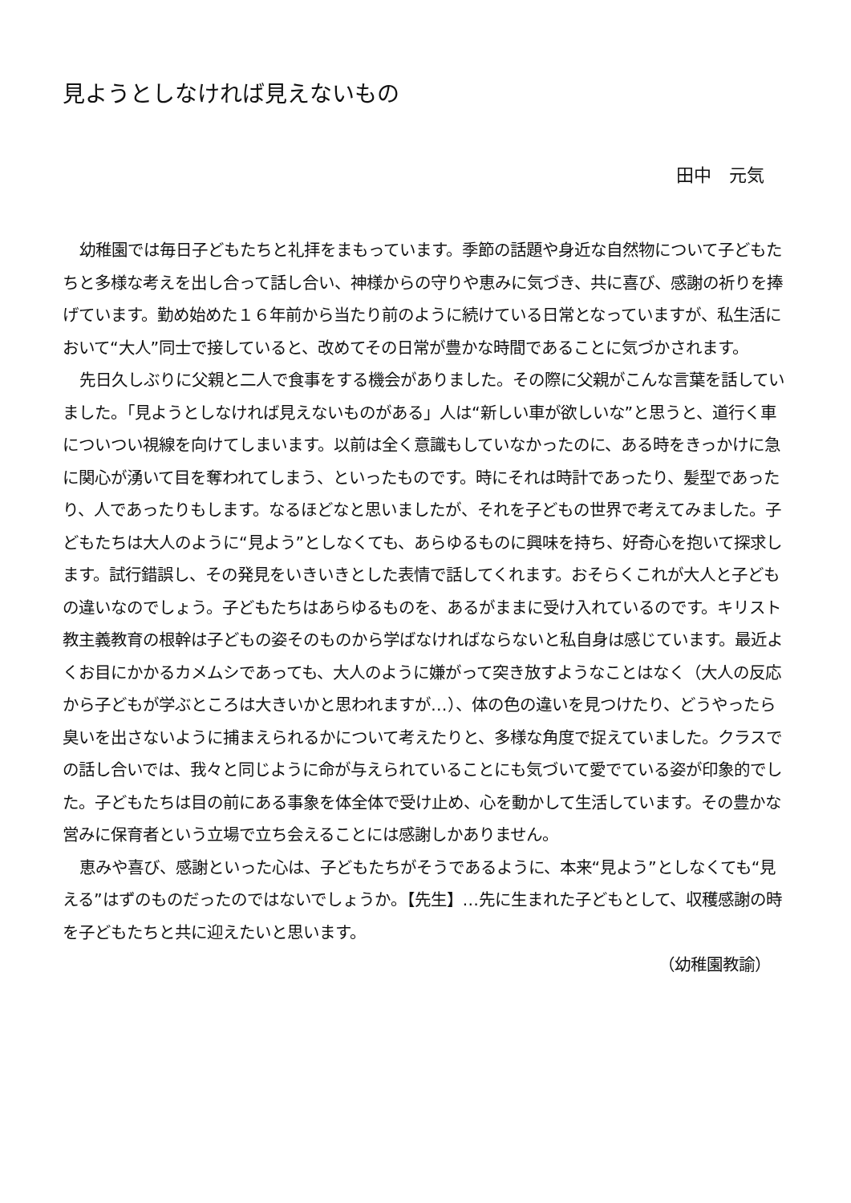見ようとしなければ見えないもの
田中　元気
幼稚園では毎日子どもたちと礼拝をまもっています。季節の話題や身近な自然物について子どもたちと多様な考えを出し合って話し合い、神様からの守りや恵みに気づき、共に喜び、感謝の祈りを捧げています。勤め始めた１６年前から当たり前のように続けている日常となっていますが、私生活において“大人”同士で接していると、改めてその日常が豊かな時間であることに気づかされます。
先日久しぶりに父親と二人で食事をする機会がありました。その際に父親がこんな言葉を話していました。「見ようとしなければ見えないものがある」人は“新しい車が欲しいな”と思うと、道行く車についつい視線を向けてしまいます。以前は全く意識もしていなかったのに、ある時をきっかけに急に関心が湧いて目を奪われてしまう、といったものです。時にそれは時計であったり、髪型であったり、人であったりもします。なるほどなと思いましたが、それを子どもの世界で考えてみました。子どもたちは大人のように“見よう”としなくても、あらゆるものに興味を持ち、好奇心を抱いて探求します。試行錯誤し、その発見をいきいきとした表情で話してくれます。おそらくこれが大人と子どもの違いなのでしょう。子どもたちはあらゆるものを、あるがままに受け入れているのです。キリスト教主義教育の根幹は子どもの姿そのものから学ばなければならないと私自身は感じています。最近よくお目にかかるカメムシであっても、大人のように嫌がって突き放すようなことはなく（大人の反応から子どもが学ぶところは大きいかと思われますが…）、体の色の違いを見つけたり、どうやったら臭いを出さないように捕まえられるかについて考えたりと、多様な角度で捉えていました。クラスでの話し合いでは、我々と同じように命が与えられていることにも気づいて愛でている姿が印象的でした。子どもたちは目の前にある事象を体全体で受け止め、心を動かして生活しています。その豊かな営みに保育者という立場で立ち会えることには感謝しかありません。
恵みや喜び、感謝といった心は、子どもたちがそうであるように、本来“見よう”としなくても“見える”はずのものだったのではないでしょうか。【先生】…先に生まれた子どもとして、収穫感謝の時を子どもたちと共に迎えたいと思います。
（幼稚園教諭）